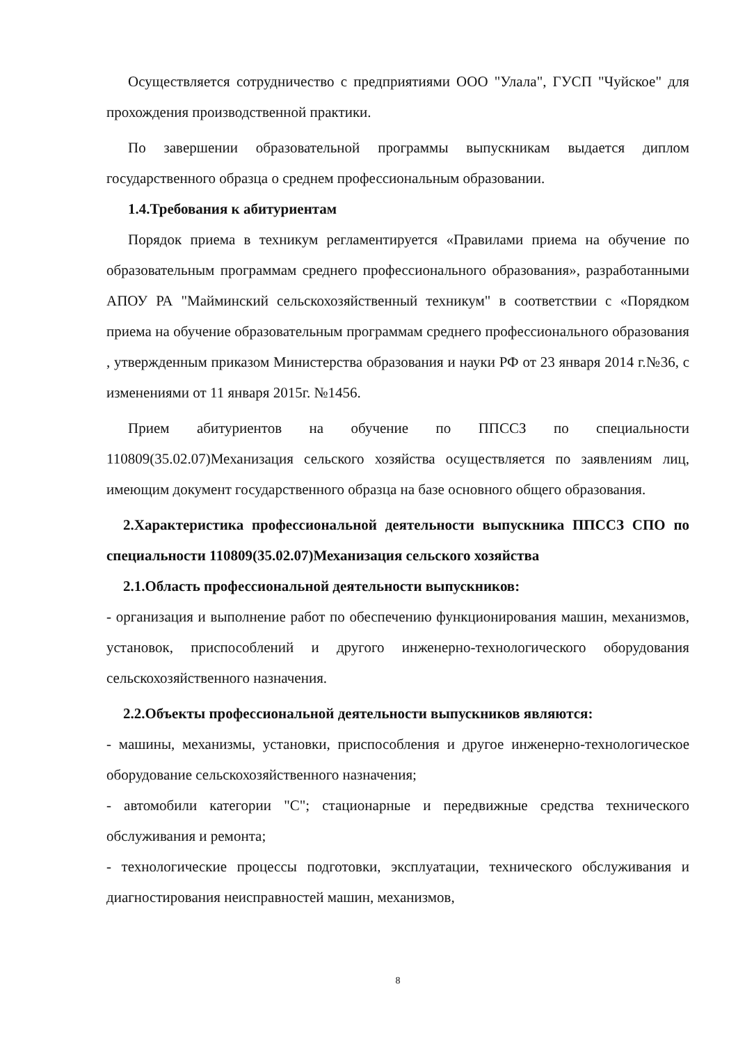Осуществляется сотрудничество с предприятиями ООО "Улала", ГУСП "Чуйское" для прохождения производственной практики.
По завершении образовательной программы выпускникам выдается диплом государственного образца о среднем профессиональным образовании.
1.4.Требования к абитуриентам
Порядок приема в техникум регламентируется «Правилами приема на обучение по образовательным программам среднего профессионального образования», разработанными АПОУ РА "Майминский сельскохозяйственный техникум" в соответствии с «Порядком приема на обучение образовательным программам среднего профессионального образования , утвержденным приказом Министерства образования и науки РФ от 23 января 2014 г.№36, с изменениями от 11 января 2015г. №1456.
Прием абитуриентов на обучение по ППССЗ по специальности 110809(35.02.07)Механизация сельского хозяйства осуществляется по заявлениям лиц, имеющим документ государственного образца на базе основного общего образования.
2.Характеристика профессиональной деятельности выпускника ППССЗ СПО по специальности 110809(35.02.07)Механизация сельского хозяйства
2.1.Область профессиональной деятельности выпускников:
- организация и выполнение работ по обеспечению функционирования машин, механизмов, установок, приспособлений и другого инженерно-технологического оборудования сельскохозяйственного назначения.
2.2.Объекты профессиональной деятельности выпускников являются:
- машины, механизмы, установки, приспособления и другое инженерно-технологическое оборудование сельскохозяйственного назначения;
- автомобили категории "С"; стационарные и передвижные средства технического обслуживания и ремонта;
- технологические процессы подготовки, эксплуатации, технического обслуживания и диагностирования неисправностей машин, механизмов,
8